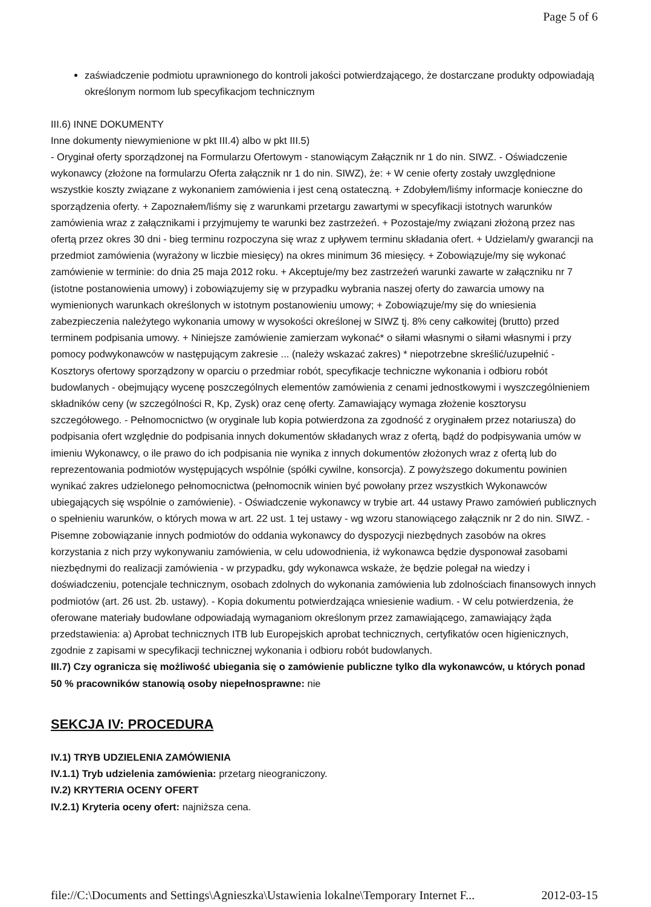Page 5 of 6
zaświadczenie podmiotu uprawnionego do kontroli jakości potwierdzającego, że dostarczane produkty odpowiadają określonym normom lub specyfikacjom technicznym
III.6) INNE DOKUMENTY
Inne dokumenty niewymienione w pkt III.4) albo w pkt III.5)
- Oryginał oferty sporządzonej na Formularzu Ofertowym - stanowiącym Załącznik nr 1 do nin. SIWZ. - Oświadczenie wykonawcy (złożone na formularzu Oferta załącznik nr 1 do nin. SIWZ), że: + W cenie oferty zostały uwzględnione wszystkie koszty związane z wykonaniem zamówienia i jest ceną ostateczną. + Zdobyłem/liśmy informacje konieczne do sporządzenia oferty. + Zapoznałem/liśmy się z warunkami przetargu zawartymi w specyfikacji istotnych warunków zamówienia wraz z załącznikami i przyjmujemy te warunki bez zastrzeżeń. + Pozostaje/my związani złożoną przez nas ofertą przez okres 30 dni - bieg terminu rozpoczyna się wraz z upływem terminu składania ofert. + Udzielam/y gwarancji na przedmiot zamówienia (wyrażony w liczbie miesięcy) na okres minimum 36 miesięcy. + Zobowiązuje/my się wykonać zamówienie w terminie: do dnia 25 maja 2012 roku. + Akceptuje/my bez zastrzeżeń warunki zawarte w załączniku nr 7 (istotne postanowienia umowy) i zobowiązujemy się w przypadku wybrania naszej oferty do zawarcia umowy na wymienionych warunkach określonych w istotnym postanowieniu umowy; + Zobowiązuje/my się do wniesienia zabezpieczenia należytego wykonania umowy w wysokości określonej w SIWZ tj. 8% ceny całkowitej (brutto) przed terminem podpisania umowy. + Niniejsze zamówienie zamierzam wykonać* o siłami własnymi o siłami własnymi i przy pomocy podwykonawców w następującym zakresie ... (należy wskazać zakres) * niepotrzebne skreślić/uzupełnić - Kosztorys ofertowy sporządzony w oparciu o przedmiar robót, specyfikacje techniczne wykonania i odbioru robót budowlanych - obejmujący wycenę poszczególnych elementów zamówienia z cenami jednostkowymi i wyszczególnieniem składników ceny (w szczególności R, Kp, Zysk) oraz cenę oferty. Zamawiający wymaga złożenie kosztorysu szczegółowego. - Pełnomocnictwo (w oryginale lub kopia potwierdzona za zgodność z oryginałem przez notariusza) do podpisania ofert względnie do podpisania innych dokumentów składanych wraz z ofertą, bądź do podpisywania umów w imieniu Wykonawcy, o ile prawo do ich podpisania nie wynika z innych dokumentów złożonych wraz z ofertą lub do reprezentowania podmiotów występujących wspólnie (spółki cywilne, konsorcja). Z powyższego dokumentu powinien wynikać zakres udzielonego pełnomocnictwa (pełnomocnik winien być powołany przez wszystkich Wykonawców ubiegających się wspólnie o zamówienie). - Oświadczenie wykonawcy w trybie art. 44 ustawy Prawo zamówień publicznych o spełnieniu warunków, o których mowa w art. 22 ust. 1 tej ustawy - wg wzoru stanowiącego załącznik nr 2 do nin. SIWZ. - Pisemne zobowiązanie innych podmiotów do oddania wykonawcy do dyspozycji niezbędnych zasobów na okres korzystania z nich przy wykonywaniu zamówienia, w celu udowodnienia, iż wykonawca będzie dysponował zasobami niezbędnymi do realizacji zamówienia - w przypadku, gdy wykonawca wskaże, że będzie polegał na wiedzy i doświadczeniu, potencjale technicznym, osobach zdolnych do wykonania zamówienia lub zdolnościach finansowych innych podmiotów (art. 26 ust. 2b. ustawy). - Kopia dokumentu potwierdzająca wniesienie wadium. - W celu potwierdzenia, że oferowane materiały budowlane odpowiadają wymaganiom określonym przez zamawiającego, zamawiający żąda przedstawienia: a) Aprobat technicznych ITB lub Europejskich aprobat technicznych, certyfikatów ocen higienicznych, zgodnie z zapisami w specyfikacji technicznej wykonania i odbioru robót budowlanych.
III.7) Czy ogranicza się możliwość ubiegania się o zamówienie publiczne tylko dla wykonawców, u których ponad 50 % pracowników stanowią osoby niepełnosprawne: nie
SEKCJA IV: PROCEDURA
IV.1) TRYB UDZIELENIA ZAMÓWIENIA
IV.1.1) Tryb udzielenia zamówienia: przetarg nieograniczony.
IV.2) KRYTERIA OCENY OFERT
IV.2.1) Kryteria oceny ofert: najniższa cena.
file://C:\Documents and Settings\Agnieszka\Ustawienia lokalne\Temporary Internet F... 2012-03-15